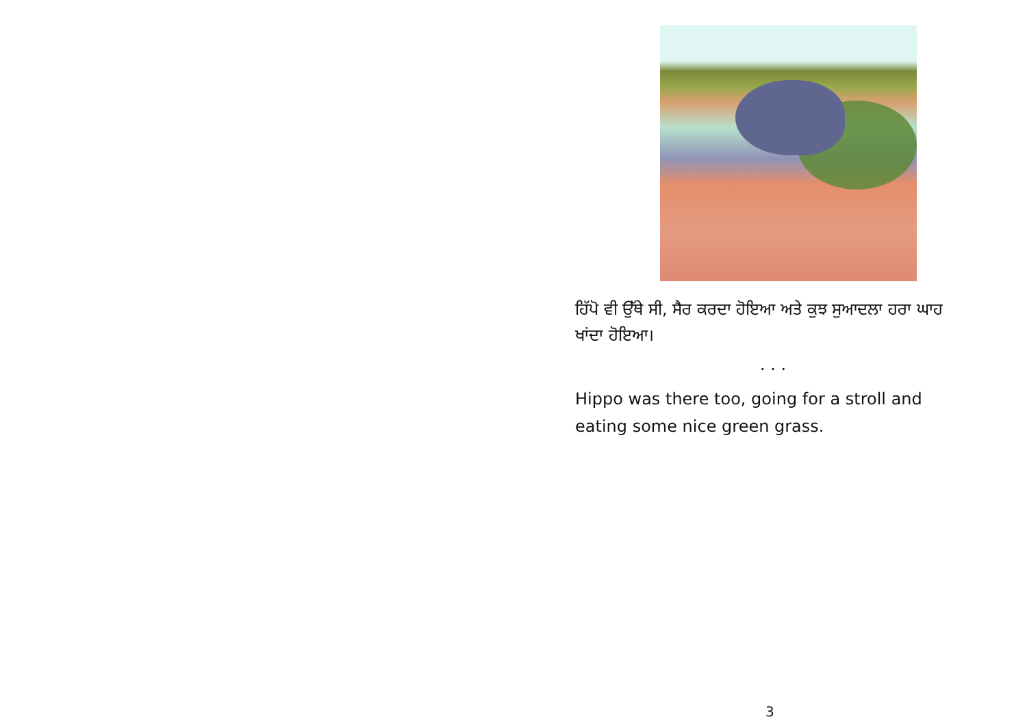ਹਿੱਪੋ ਵੀ ਉੱਥੇ ਸੀ, ਸੈਰ ਕਰਦਾ ਹੋਇਆ ਅਤੇ ਕੁਝ ਸੁਆਦਲਾ ਹਰਾ ਘਾਹ
ਖਾਂਦਾ ਹੋਇਆ।
. . .
Hippo was there too, going for a stroll and
eating some nice green grass.
3